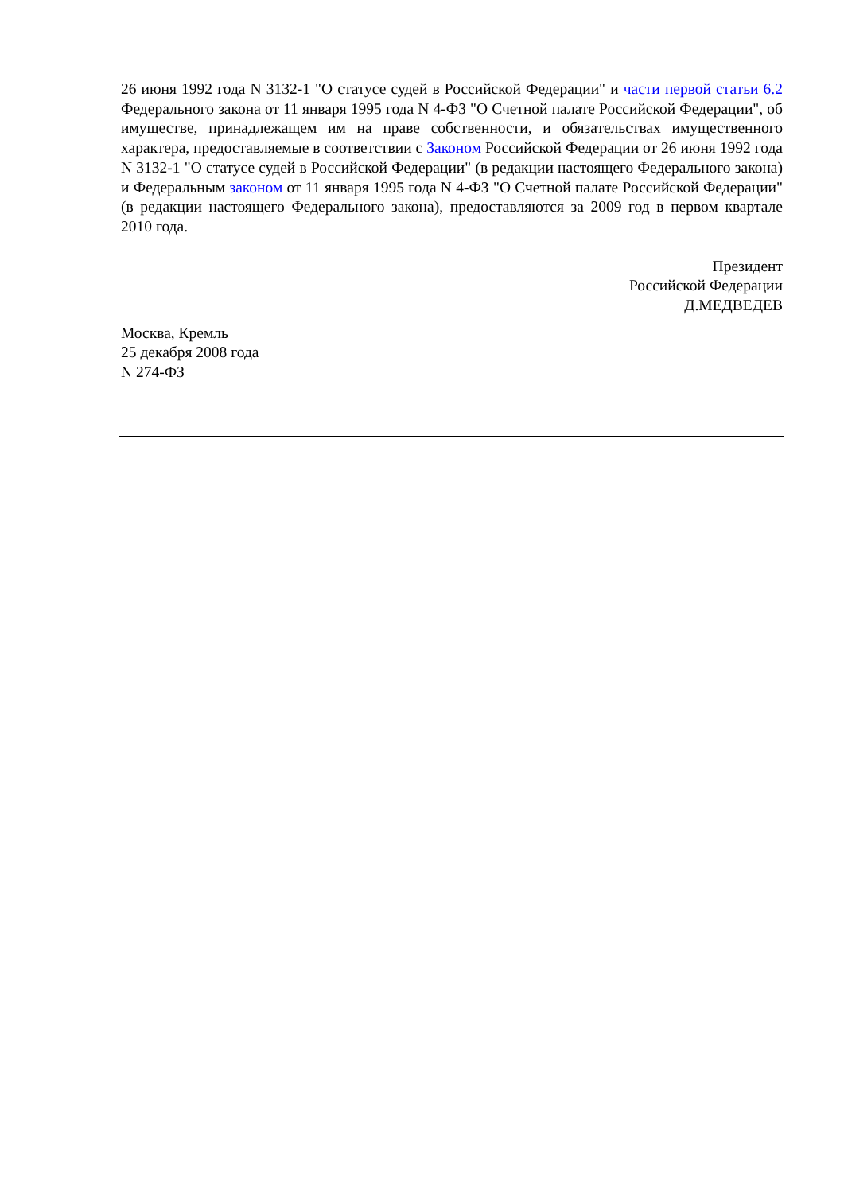26 июня 1992 года N 3132-1 "О статусе судей в Российской Федерации" и части первой статьи 6.2 Федерального закона от 11 января 1995 года N 4-ФЗ "О Счетной палате Российской Федерации", об имуществе, принадлежащем им на праве собственности, и обязательствах имущественного характера, предоставляемые в соответствии с Законом Российской Федерации от 26 июня 1992 года N 3132-1 "О статусе судей в Российской Федерации" (в редакции настоящего Федерального закона) и Федеральным законом от 11 января 1995 года N 4-ФЗ "О Счетной палате Российской Федерации" (в редакции настоящего Федерального закона), предоставляются за 2009 год в первом квартале 2010 года.
Президент
Российской Федерации
Д.МЕДВЕДЕВ
Москва, Кремль
25 декабря 2008 года
N 274-ФЗ